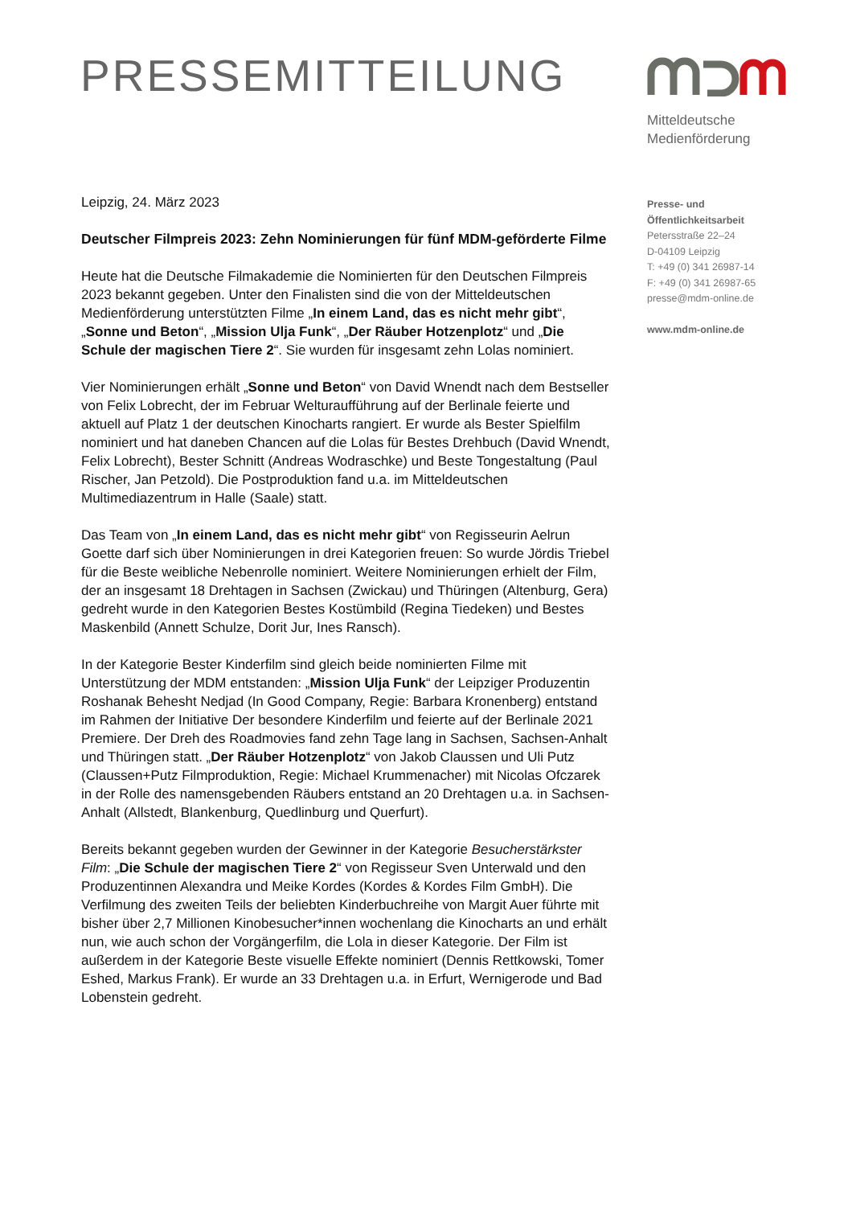PRESSEMITTEILUNG
Mitteldeutsche
Medienförderung
Presse- und
Öffentlichkeitsarbeit
Petersstraße 22–24
D-04109 Leipzig
T: +49 (0) 341 26987-14
F: +49 (0) 341 26987-65
presse@mdm-online.de
www.mdm-online.de
Leipzig, 24. März 2023
Deutscher Filmpreis 2023: Zehn Nominierungen für fünf MDM-geförderte Filme
Heute hat die Deutsche Filmakademie die Nominierten für den Deutschen Filmpreis 2023 bekannt gegeben. Unter den Finalisten sind die von der Mitteldeutschen Medienförderung unterstützten Filme „In einem Land, das es nicht mehr gibt“, „Sonne und Beton“, „Mission Ulja Funk“, „Der Räuber Hotzenplotz“ und „Die Schule der magischen Tiere 2“. Sie wurden für insgesamt zehn Lolas nominiert.
Vier Nominierungen erhält „Sonne und Beton“ von David Wnendt nach dem Bestseller von Felix Lobrecht, der im Februar Welturaufführung auf der Berlinale feierte und aktuell auf Platz 1 der deutschen Kinocharts rangiert. Er wurde als Bester Spielfilm nominiert und hat daneben Chancen auf die Lolas für Bestes Drehbuch (David Wnendt, Felix Lobrecht), Bester Schnitt (Andreas Wodraschke) und Beste Tongestaltung (Paul Rischer, Jan Petzold). Die Postproduktion fand u.a. im Mitteldeutschen Multimediazentrum in Halle (Saale) statt.
Das Team von „In einem Land, das es nicht mehr gibt“ von Regisseurin Aelrun Goette darf sich über Nominierungen in drei Kategorien freuen: So wurde Jördis Triebel für die Beste weibliche Nebenrolle nominiert. Weitere Nominierungen erhielt der Film, der an insgesamt 18 Drehtagen in Sachsen (Zwickau) und Thüringen (Altenburg, Gera) gedreht wurde in den Kategorien Bestes Kostümbild (Regina Tiedeken) und Bestes Maskenbild (Annett Schulze, Dorit Jur, Ines Ransch).
In der Kategorie Bester Kinderfilm sind gleich beide nominierten Filme mit Unterstützung der MDM entstanden: „Mission Ulja Funk“ der Leipziger Produzentin Roshanak Behesht Nedjad (In Good Company, Regie: Barbara Kronenberg) entstand im Rahmen der Initiative Der besondere Kinderfilm und feierte auf der Berlinale 2021 Premiere. Der Dreh des Roadmovies fand zehn Tage lang in Sachsen, Sachsen-Anhalt und Thüringen statt. „Der Räuber Hotzenplotz“ von Jakob Claussen und Uli Putz (Claussen+Putz Filmproduktion, Regie: Michael Krummenacher) mit Nicolas Ofczarek in der Rolle des namensgebenden Räubers entstand an 20 Drehtagen u.a. in Sachsen-Anhalt (Allstedt, Blankenburg, Quedlinburg und Querfurt).
Bereits bekannt gegeben wurden der Gewinner in der Kategorie Besucherstärkster Film: „Die Schule der magischen Tiere 2“ von Regisseur Sven Unterwald und den Produzentinnen Alexandra und Meike Kordes (Kordes & Kordes Film GmbH). Die Verfilmung des zweiten Teils der beliebten Kinderbuchreihe von Margit Auer führte mit bisher über 2,7 Millionen Kinobesucher*innen wochenlang die Kinocharts an und erhält nun, wie auch schon der Vorgängerfilm, die Lola in dieser Kategorie. Der Film ist außerdem in der Kategorie Beste visuelle Effekte nominiert (Dennis Rettkowski, Tomer Eshed, Markus Frank). Er wurde an 33 Drehtagen u.a. in Erfurt, Wernigerode und Bad Lobenstein gedreht.